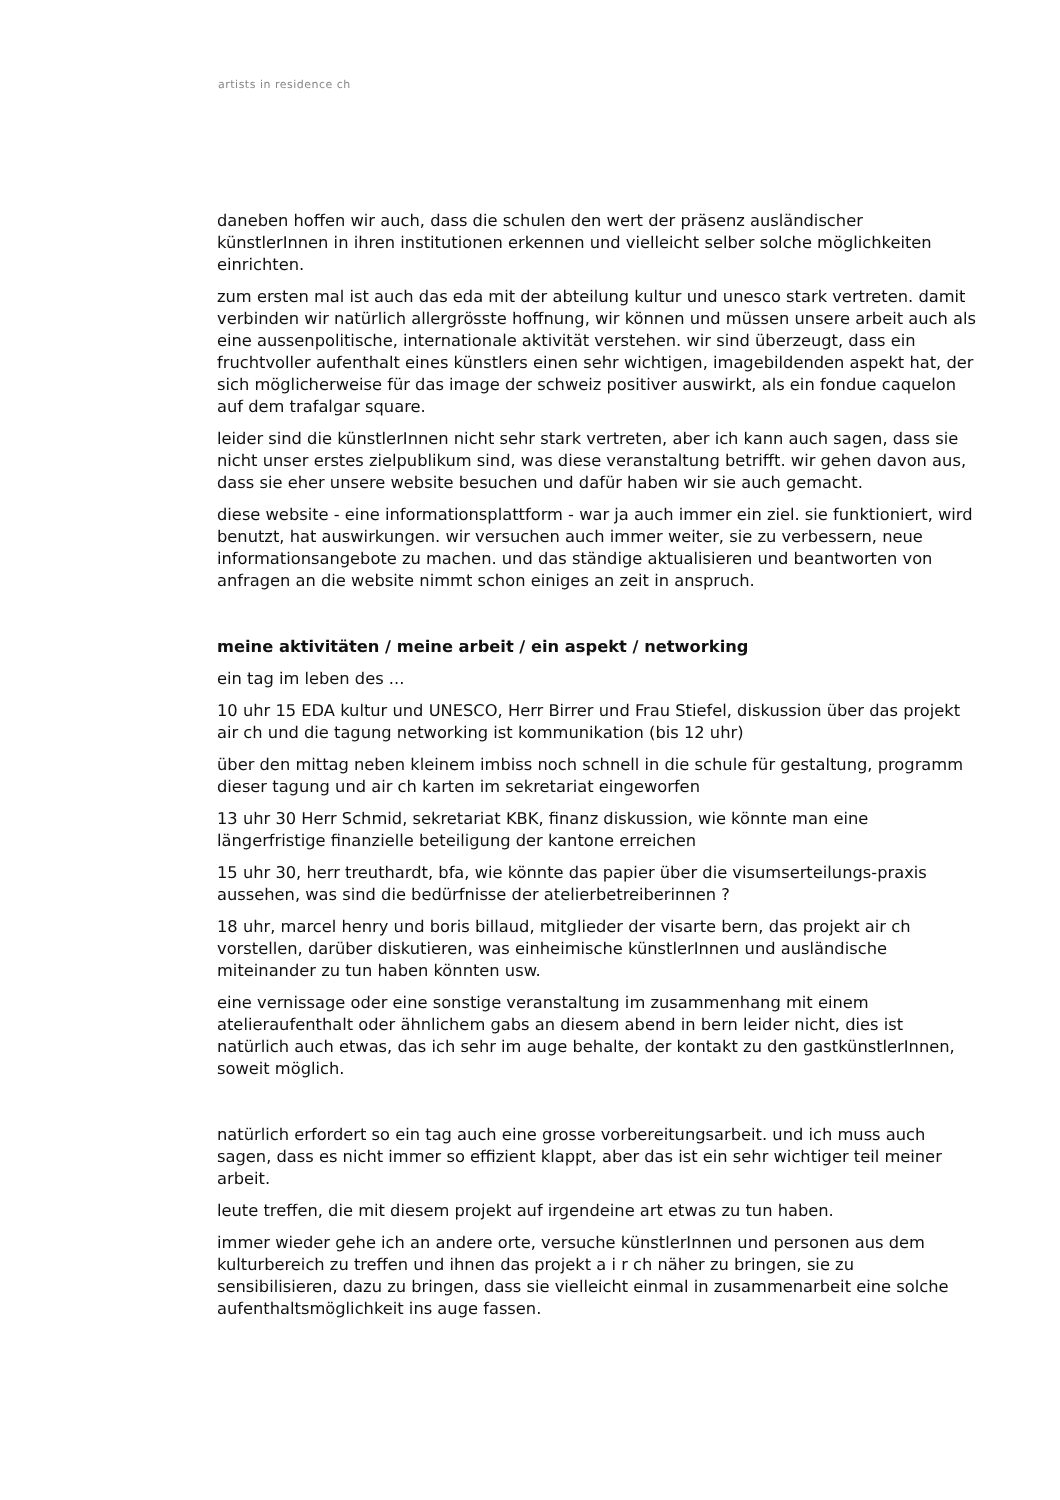artists in residence ch
daneben hoffen wir auch, dass die schulen den wert der präsenz ausländischer künstlerInnen in ihren institutionen erkennen und vielleicht selber solche möglichkeiten einrichten.
zum ersten mal ist auch das eda mit der abteilung kultur und unesco stark vertreten. damit verbinden wir natürlich allergrösste hoffnung, wir können und müssen unsere arbeit auch als eine aussenpolitische, internationale aktivität verstehen. wir sind überzeugt, dass ein fruchtvoller aufenthalt eines künstlers einen sehr wichtigen, imagebildenden aspekt hat, der sich möglicherweise für das image der schweiz positiver auswirkt, als ein fondue caquelon auf dem trafalgar square.
leider sind die künstlerInnen nicht sehr stark vertreten, aber ich kann auch sagen, dass sie nicht unser erstes zielpublikum sind, was diese veranstaltung betrifft. wir gehen davon aus, dass sie eher unsere website besuchen und dafür haben wir sie auch gemacht.
diese website - eine informationsplattform - war ja auch immer ein ziel. sie funktioniert, wird benutzt, hat auswirkungen. wir versuchen auch immer weiter, sie zu verbessern, neue informationsangebote zu machen. und das ständige aktualisieren und beantworten von anfragen an die website nimmt schon einiges an zeit in anspruch.
meine aktivitäten / meine arbeit / ein aspekt / networking
ein tag im leben des ...
10 uhr 15 EDA kultur und UNESCO, Herr Birrer und Frau Stiefel, diskussion über das projekt air ch und die tagung networking ist kommunikation (bis 12 uhr)
über den mittag neben kleinem imbiss noch schnell in die schule für gestaltung, programm dieser tagung und air ch karten im sekretariat eingeworfen
13 uhr 30 Herr Schmid, sekretariat KBK, finanz diskussion, wie könnte man eine längerfristige finanzielle beteiligung der kantone erreichen
15 uhr 30, herr treuthardt, bfa, wie könnte das papier über die visumserteilungs-praxis aussehen, was sind die bedürfnisse der atelierbetreiberinnen ?
18 uhr, marcel henry und boris billaud, mitglieder der visarte bern, das projekt air ch vorstellen, darüber diskutieren, was einheimische künstlerInnen und ausländische miteinander zu tun haben könnten usw.
eine vernissage oder eine sonstige veranstaltung im zusammenhang mit einem atelieraufenthalt oder ähnlichem gabs an diesem abend in bern leider nicht, dies ist natürlich auch etwas, das ich sehr im auge behalte, der kontakt zu den gastkünstlerInnen, soweit möglich.
natürlich erfordert so ein tag auch eine grosse vorbereitungsarbeit. und ich muss auch sagen, dass es nicht immer so effizient klappt, aber das ist ein sehr wichtiger teil meiner arbeit.
leute treffen, die mit diesem projekt auf irgendeine art etwas zu tun haben.
immer wieder gehe ich an andere orte, versuche künstlerInnen und personen aus dem kulturbereich zu treffen und ihnen das projekt a i r ch näher zu bringen, sie zu sensibilisieren, dazu zu bringen, dass sie vielleicht einmal in zusammenarbeit eine solche aufenthaltsmöglichkeit ins auge fassen.